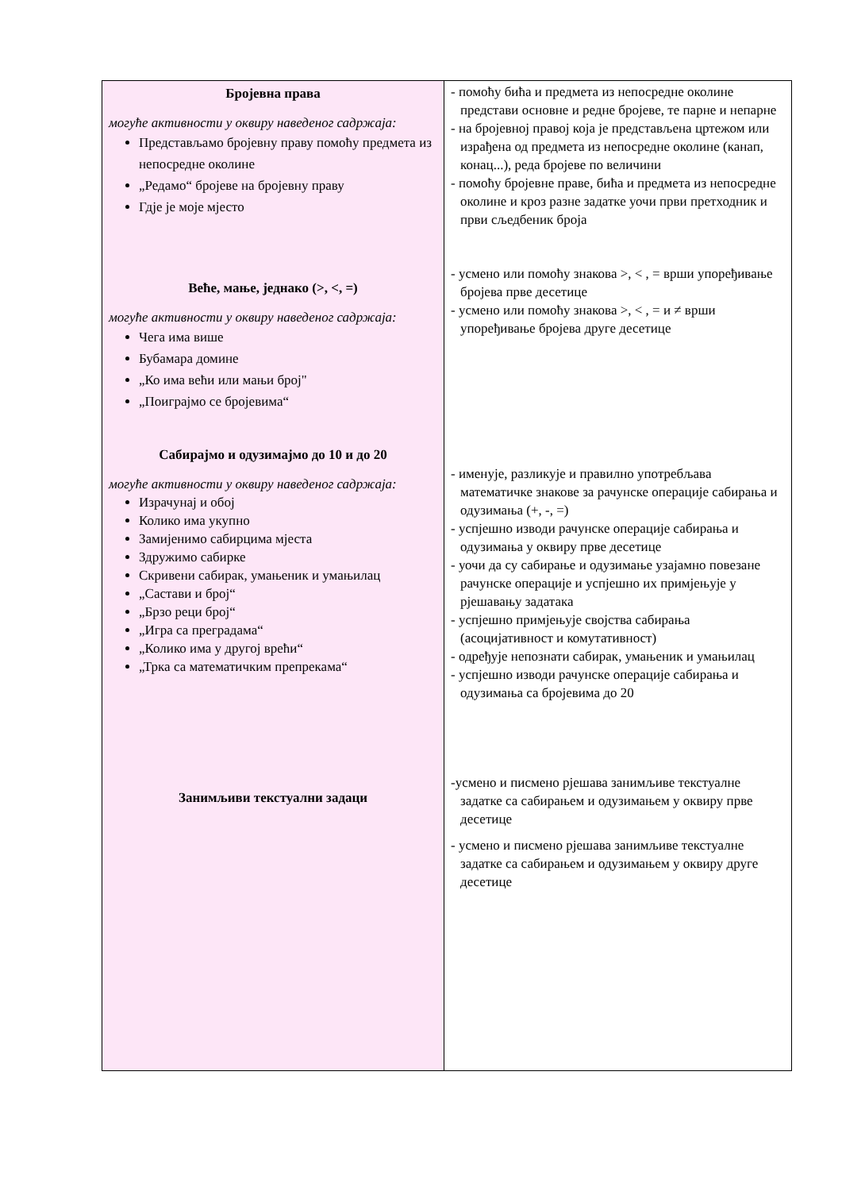| Бројевна права могуће активности у оквиру наведеног садржаја: Представљамо бројевну праву помоћу предмета из непосредне околине „Редамо“ бројеве на бројевну праву Гдје је моје мјесто Веће, мање, једнако (>, <, =) могуће активности у оквиру наведеног садржаја: Чега има више Бубамара домине „Ко има већи или мањи број" „Поиграјмо се бројевима“ Сабирајмо и одузимајмо до 10 и до 20 могуће активности у оквиру наведеног садржаја: Израчунај и обој Колико има укупно Замијенимо сабирцима мјеста Здружимо сабирке Скривени сабирак, умањеник и умањилац „Састави и број“ „Брзо реци број“ „Игра са преградама“ „Колико има у другој врећи“ „Трка са математичким препрекама“ Занимљиви текстуални задаци | - помоћу бића и предмета из непосредне околине представи основне и редне бројеве, те парне и непарне - на бројевној правој која је представљена цртежом или израђена од предмета из непосредне околине (канап, конац...), реда бројеве по величини - помоћу бројевне праве, бића и предмета из непосредне околине и кроз разне задатке уочи први претходник и први сљедбеник броја - усмено или помоћу знакова >, < , = врши упоређивање бројева прве десетице - усмено или помоћу знакова >, < , = и ≠ врши упоређивање бројева друге десетице - именује, разликује и правилно употребљава математичке знакове за рачунске операције сабирања и одузимања (+, -, =) - успјешно изводи рачунске операције сабирања и одузимања у оквиру прве десетице - уочи да су сабирање и одузимање узајамно повезане рачунске операције и успјешно их примјењује у рјешавању задатака - успјешно примјењује својства сабирања (асоцијативност и комутативност) - одређује непознати сабирак, умањеник и умањилац - успјешно изводи рачунске операције сабирања и одузимања са бројевима до 20 -усмено и писмено рјешава занимљиве текстуалне задатке са сабирањем и одузимањем у оквиру прве десетице - усмено и писмено рјешава занимљиве текстуалне задатке са сабирањем и одузимањем у оквиру друге десетице |